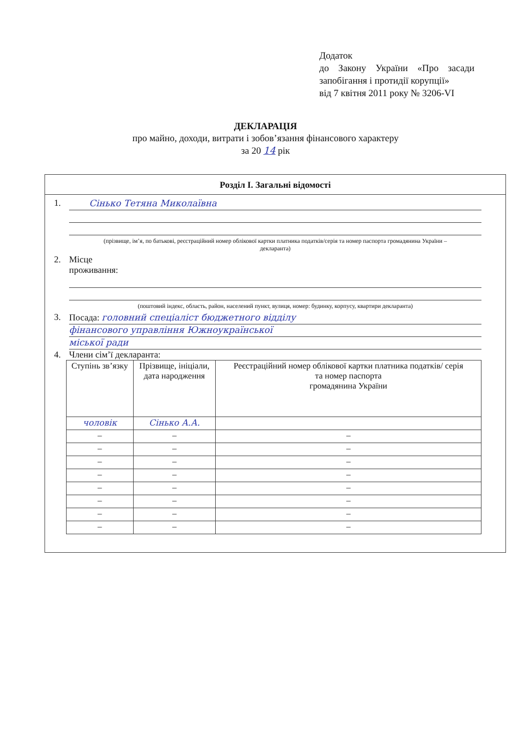Додаток
до Закону України «Про засади запобігання і протидії корупції»
від 7 квітня 2011 року № 3206-VI
ДЕКЛАРАЦІЯ
про майно, доходи, витрати і зобов’язання фінансового характеру
за 20 14 рік
Розділ І. Загальні відомості
1. Сінько Тетяна Миколаївна
(прізвище, ім’я, по батькові, реєстраційний номер облікової картки платника податків/серія та номер паспорта громадянина України – декларанта)
2. Місце
проживання:
(поштовий індекс, область, район, населений пункт, вулиця, номер: будинку, корпусу, квартири декларанта)
3. Посада: головний спеціаліст бюджетного відділу
фінансового управління Южноукраїнської
міської ради
4. Члени сім’ї декларанта:
| Ступінь зв’язку | Прізвище, ініціали, дата народження | Реєстраційний номер облікової картки платника податків/ серія та номер паспорта громадянина України |
| --- | --- | --- |
| чоловік | Сінько А.А. | |
| – | – | – |
| – | – | – |
| – | – | – |
| – | – | – |
| – | – | – |
| – | – | – |
| – | – | – |
| – | – | – |